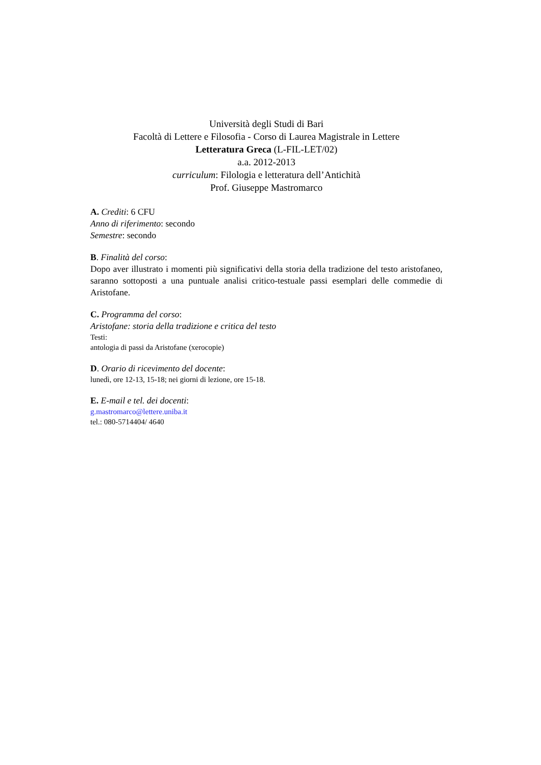Università degli Studi di Bari
Facoltà di Lettere e Filosofia - Corso di Laurea Magistrale in Lettere
Letteratura Greca (L-FIL-LET/02)
a.a. 2012-2013
curriculum: Filologia e letteratura dell’Antichità
Prof. Giuseppe Mastromarco
A. Crediti: 6 CFU
Anno di riferimento: secondo
Semestre: secondo
B. Finalità del corso:
Dopo aver illustrato i momenti più significativi della storia della tradizione del testo aristofaneo, saranno sottoposti a una puntuale analisi critico-testuale passi esemplari delle commedie di Aristofane.
C. Programma del corso:
Aristofane: storia della tradizione e critica del testo
Testi:
antologia di passi da Aristofane (xerocopie)
D. Orario di ricevimento del docente:
lunedì, ore 12-13, 15-18; nei giorni di lezione, ore 15-18.
E. E-mail e tel. dei docenti:
g.mastromarco@lettere.uniba.it
tel.: 080-5714404/ 4640